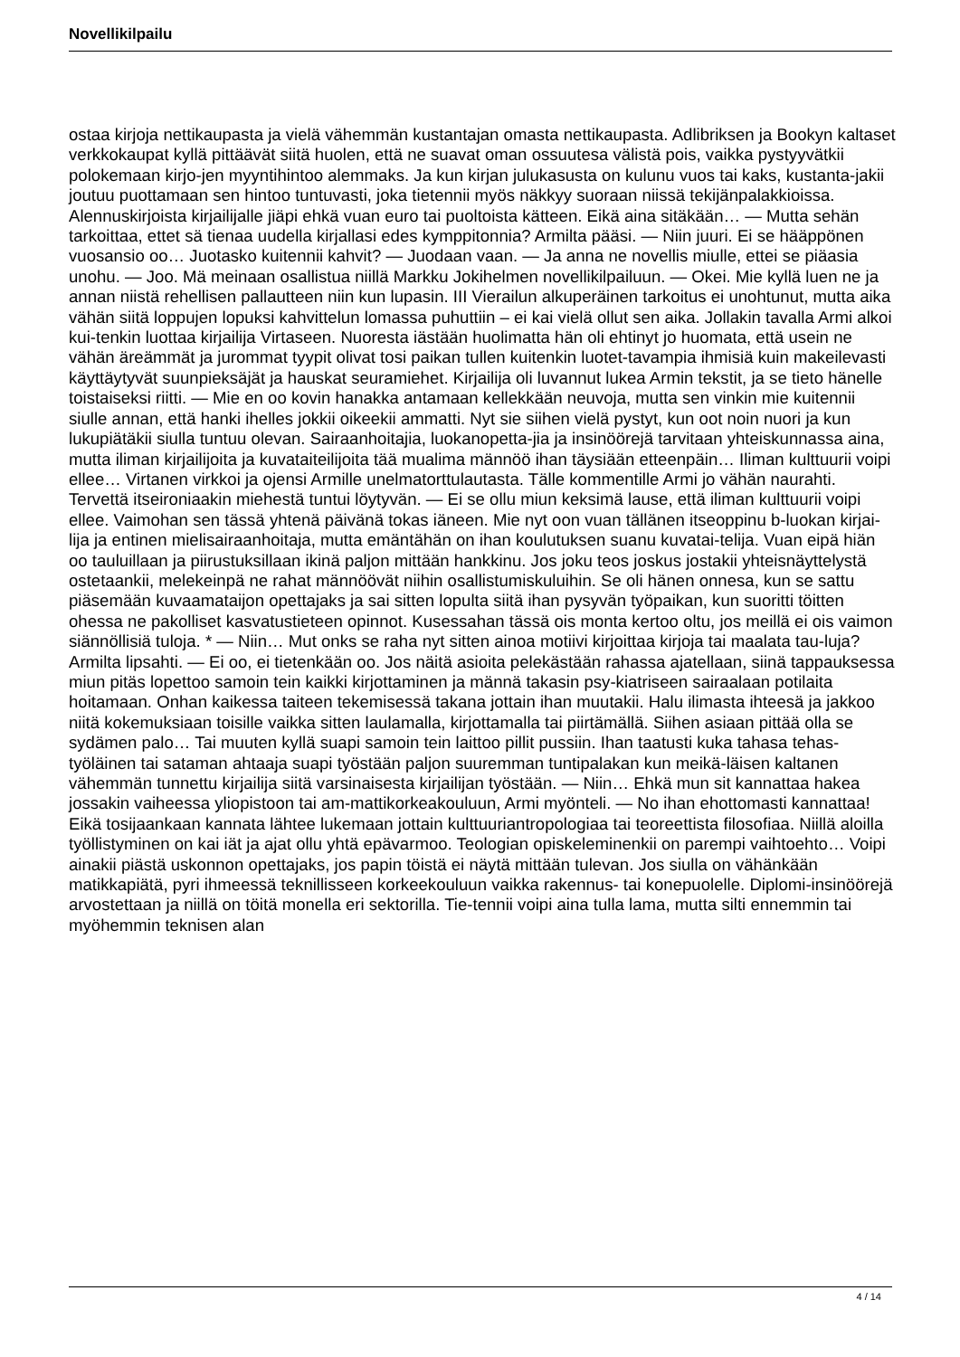Novellikilpailu
ostaa kirjoja nettikaupasta ja vielä vähemmän kustantajan omasta nettikaupasta. Adlibriksen ja Bookyn kaltaset verkkokaupat kyllä pittäävät siitä huolen, että ne suavat oman ossuutesa välistä pois, vaikka pystyyvätkii polokemaan kirjo-jen myyntihintoo alemmaks. Ja kun kirjan julukasusta on kulunu vuos tai kaks, kustanta-jakii joutuu puottamaan sen hintoo tuntuvasti, joka tietennii myös näkkyy suoraan niissä tekijänpalakkioissa. Alennuskirjoista kirjailijalle jiäpi ehkä vuan euro tai puoltoista kätteen. Eikä aina sitäkään… — Mutta sehän tarkoittaa, ettet sä tienaa uudella kirjallasi edes kymppitonnia? Armilta pääsi. — Niin juuri. Ei se hääppönen vuosansio oo… Juotasko kuitennii kahvit? — Juodaan vaan. — Ja anna ne novellis miulle, ettei se piäasia unohu. — Joo. Mä meinaan osallistua niillä Markku Jokihelmen novellikilpailuun. — Okei. Mie kyllä luen ne ja annan niistä rehellisen pallautteen niin kun lupasin. III Vierailun alkuperäinen tarkoitus ei unohtunut, mutta aika vähän siitä loppujen lopuksi kahvittelun lomassa puhuttiin – ei kai vielä ollut sen aika. Jollakin tavalla Armi alkoi kui-tenkin luottaa kirjailija Virtaseen. Nuoresta iästään huolimatta hän oli ehtinyt jo huomata, että usein ne vähän äreämmät ja jurommat tyypit olivat tosi paikan tullen kuitenkin luotet-tavampia ihmisiä kuin makeilevasti käyttäytyvät suunpieksäjät ja hauskat seuramiehet. Kirjailija oli luvannut lukea Armin tekstit, ja se tieto hänelle toistaiseksi riitti. — Mie en oo kovin hanakka antamaan kellekkään neuvoja, mutta sen vinkin mie kuitennii siulle annan, että hanki ihelles jokkii oikeekii ammatti. Nyt sie siihen vielä pystyt, kun oot noin nuori ja kun lukupiätäkii siulla tuntuu olevan. Sairaanhoitajia, luokanopetta-jia ja insinöörejä tarvitaan yhteiskunnassa aina, mutta iliman kirjailijoita ja kuvataiteilijoita tää mualima männöö ihan täysiään etteenpäin… Iliman kulttuurii voipi ellee… Virtanen virkkoi ja ojensi Armille unelmatorttulautasta. Tälle kommentille Armi jo vähän naurahti. Tervettä itseironiaakin miehestä tuntui löytyvän. — Ei se ollu miun keksimä lause, että iliman kulttuurii voipi ellee. Vaimohan sen tässä yhtenä päivänä tokas iäneen. Mie nyt oon vuan tällänen itseoppinu b-luokan kirjai-lija ja entinen mielisairaanhoitaja, mutta emäntähän on ihan koulutuksen suanu kuvatai-telija. Vuan eipä hiän oo tauluillaan ja piirustuksillaan ikinä paljon mittään hankkinu. Jos joku teos joskus jostakii yhteisnäyttelystä ostetaankii, melekeinpä ne rahat männöövät niihin osallistumiskuluihin. Se oli hänen onnesa, kun se sattu piäsemään kuvaamataijon opettajaks ja sai sitten lopulta siitä ihan pysyvän työpaikan, kun suoritti töitten ohessa ne pakolliset kasvatustieteen opinnot. Kusessahan tässä ois monta kertoo oltu, jos meillä ei ois vaimon siännöllisiä tuloja. * — Niin… Mut onks se raha nyt sitten ainoa motiivi kirjoittaa kirjoja tai maalata tau-luja? Armilta lipsahti. — Ei oo, ei tietenkään oo. Jos näitä asioita pelekästään rahassa ajatellaan, siinä tappauksessa miun pitäs lopettoo samoin tein kaikki kirjottaminen ja männä takasin psy-kiatriseen sairaalaan potilaita hoitamaan. Onhan kaikessa taiteen tekemisessä takana jottain ihan muutakii. Halu ilimasta ihteesä ja jakkoo niitä kokemuksiaan toisille vaikka sitten laulamalla, kirjottamalla tai piirtämällä. Siihen asiaan pittää olla se sydämen palo… Tai muuten kyllä suapi samoin tein laittoo pillit pussiin. Ihan taatusti kuka tahasa tehas-työläinen tai sataman ahtaaja suapi työstään paljon suuremman tuntipalakan kun meikä-läisen kaltanen vähemmän tunnettu kirjailija siitä varsinaisesta kirjailijan työstään. — Niin… Ehkä mun sit kannattaa hakea jossakin vaiheessa yliopistoon tai am-mattikorkeakouluun, Armi myönteli. — No ihan ehottomasti kannattaa! Eikä tosijaankaan kannata lähtee lukemaan jottain kulttuuriantropologiaa tai teoreettista filosofiaa. Niillä aloilla työllistyminen on kai iät ja ajat ollu yhtä epävarmoo. Teologian opiskeleminenkii on parempi vaihtoehto… Voipi ainakii piästä uskonnon opettajaks, jos papin töistä ei näytä mittään tulevan. Jos siulla on vähänkään matikkapiätä, pyri ihmeessä teknillisseen korkeekouluun vaikka rakennus- tai konepuolelle. Diplomi-insinöörejä arvostettaan ja niillä on töitä monella eri sektorilla. Tie-tennii voipi aina tulla lama, mutta silti ennemmin tai myöhemmin teknisen alan
4 / 14